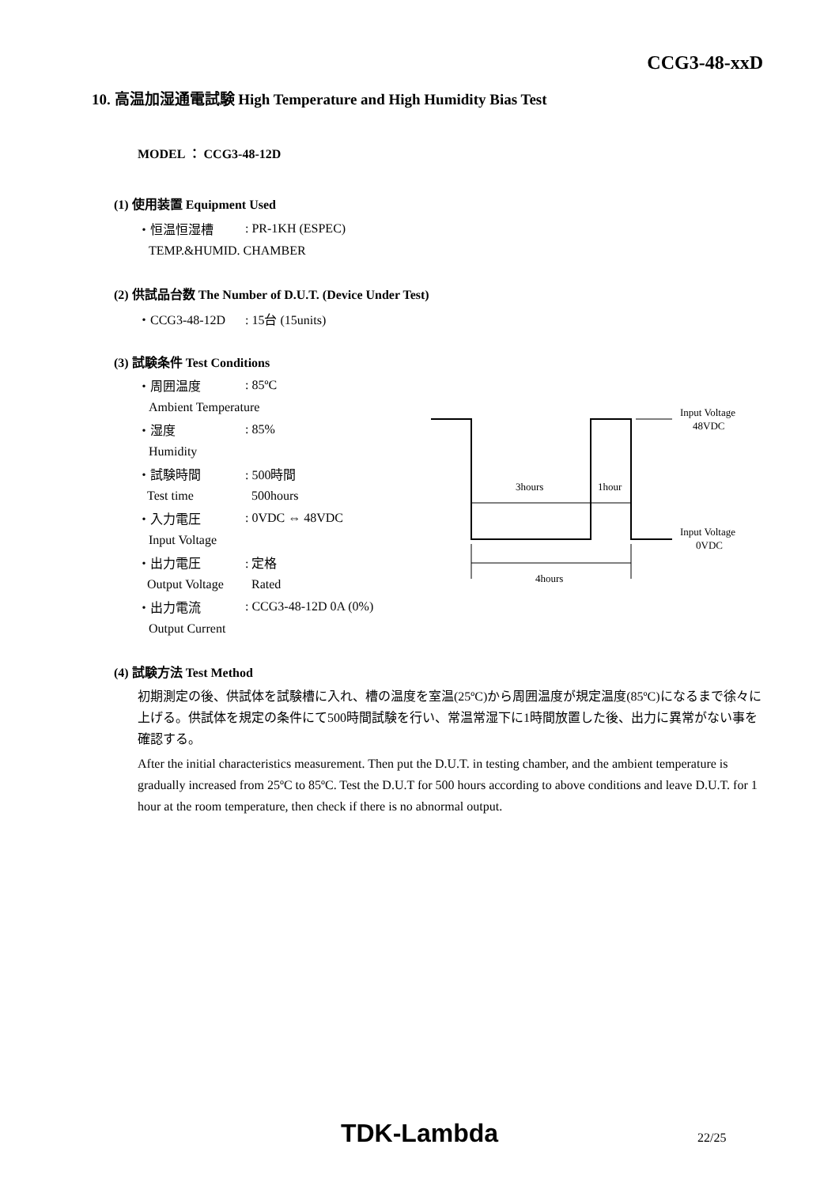CCG3-48-xxD
10. 高温加湿通電試験 High Temperature and High Humidity Bias Test
MODEL ： CCG3-48-12D
(1) 使用装置 Equipment Used
・恒温恒湿槽: PR-1KH (ESPEC)
TEMP.&HUMID. CHAMBER
(2) 供試品台数 The Number of D.U.T. (Device Under Test)
・CCG3-48-12D: 15台 (15units)
(3) 試験条件 Test Conditions
・周囲温度: 85ºC
Ambient Temperature
・湿度: 85%
Humidity
・試験時間: 500時間
Test time 500hours
・入力電圧: 0VDC ⇔ 48VDC
Input Voltage
・出力電圧: 定格
Output Voltage Rated
・出力電流: CCG3-48-12D 0A (0%)
Output Current
(4) 試験方法 Test Method
初期測定の後、供試体を試験槽に入れ、槽の温度を室温(25ºC)から周囲温度が規定温度(85ºC)になるまで徐々に上げる。供試体を規定の条件にて500時間試験を行い、常温常湿下に1時間放置した後、出力に異常がない事を確認する。
After the initial characteristics measurement. Then put the D.U.T. in testing chamber, and the ambient temperature is gradually increased from 25ºC to 85ºC. Test the D.U.T for 500 hours according to above conditions and leave D.U.T. for 1 hour at the room temperature, then check if there is no abnormal output.
3hours
1hour
4hours
Input Voltage
48VDC
Input Voltage
0VDC
TDK-Lambda 22/25